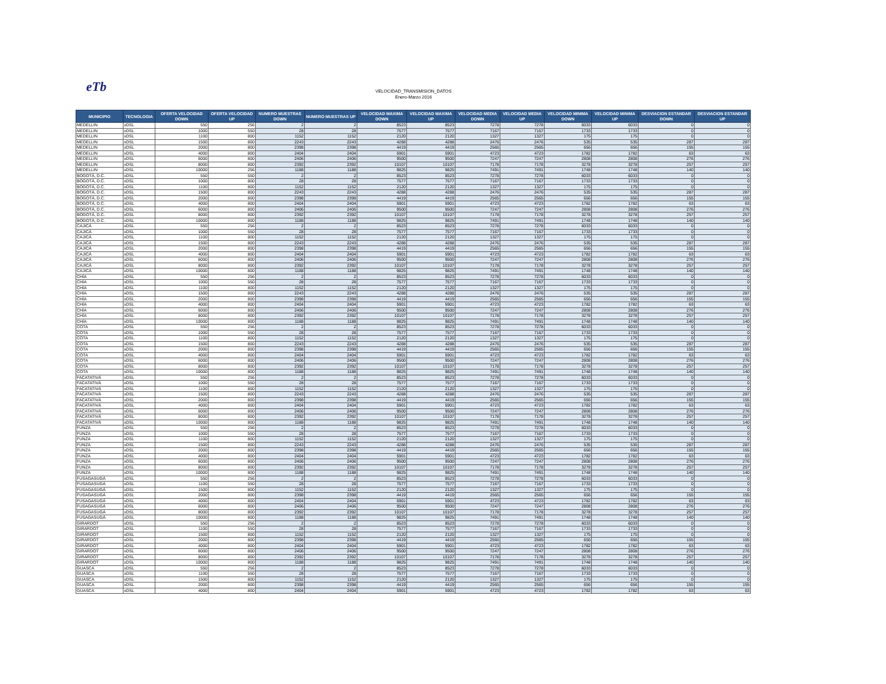eTb
VELOCIDAD_TRANSMISION_DATOS
Enero-Marzo 2016
| MUNICIPIO | TECNOLOGIA | OFERTA VELOCIDAD DOWN | OFERTA VELOCIDAD UP | NUMERO MUESTRAS DOWN | NUMERO MUESTRAS UP | VELOCIDAD MAXIMA DOWN | VELOCIDAD MAXIMA UP | VELOCIDAD MEDIA DOWN | VELOCIDAD MEDIA UP | VELOCIDAD MINIMA DOWN | VELOCIDAD MINIMA UP | DESVIACION ESTANDAR DOWN | DESVIACION ESTANDAR UP |
| --- | --- | --- | --- | --- | --- | --- | --- | --- | --- | --- | --- | --- | --- |
| MEDELLIN | xDSL | 550 | 256 | 2 | 2 | 8523 | 8523 | 7278 | 7278 | 6033 | 6033 | 0 | 0 |
| MEDELLIN | xDSL | 1000 | 550 | 28 | 28 | 7577 | 7577 | 7167 | 7167 | 1733 | 1733 | 0 | 0 |
| MEDELLIN | xDSL | 1100 | 800 | 1152 | 1152 | 2120 | 2120 | 1327 | 1327 | 175 | 175 | 0 | 0 |
| MEDELLIN | xDSL | 1500 | 800 | 2243 | 2243 | 4288 | 4288 | 2476 | 2476 | 535 | 535 | 287 | 287 |
| MEDELLIN | xDSL | 2000 | 800 | 2398 | 2398 | 4419 | 4419 | 2565 | 2565 | 656 | 656 | 155 | 155 |
| MEDELLIN | xDSL | 4000 | 800 | 2404 | 2404 | 5901 | 5901 | 4723 | 4723 | 1782 | 1782 | 63 | 63 |
| MEDELLIN | xDSL | 6000 | 800 | 2406 | 2406 | 9500 | 9500 | 7247 | 7247 | 2808 | 2808 | 276 | 276 |
| MEDELLIN | xDSL | 8000 | 800 | 2392 | 2392 | 10107 | 10107 | 7178 | 7178 | 3278 | 3278 | 257 | 257 |
| MEDELLIN | xDSL | 10000 | 256 | 1188 | 1188 | 9825 | 9825 | 7491 | 7491 | 1748 | 1748 | 140 | 140 |
| BOGOTÁ, D.C. | xDSL | 550 | 550 | 2 | 2 | 8523 | 8523 | 7278 | 7278 | 6033 | 6033 | 0 | 0 |
| BOGOTÁ, D.C. | xDSL | 1000 | 800 | 28 | 28 | 7577 | 7577 | 7167 | 7167 | 1733 | 1733 | 0 | 0 |
| BOGOTÁ, D.C. | xDSL | 1100 | 800 | 1152 | 1152 | 2120 | 2120 | 1327 | 1327 | 175 | 175 | 0 | 0 |
| BOGOTÁ, D.C. | xDSL | 1500 | 800 | 2243 | 2243 | 4288 | 4288 | 2476 | 2476 | 535 | 535 | 287 | 287 |
| BOGOTÁ, D.C. | xDSL | 2000 | 800 | 2398 | 2398 | 4419 | 4419 | 2565 | 2565 | 656 | 656 | 155 | 155 |
| BOGOTÁ, D.C. | xDSL | 4000 | 800 | 2404 | 2404 | 5901 | 5901 | 4723 | 4723 | 1782 | 1782 | 63 | 63 |
| BOGOTÁ, D.C. | xDSL | 6000 | 800 | 2406 | 2406 | 9500 | 9500 | 7247 | 7247 | 2808 | 2808 | 276 | 276 |
| BOGOTÁ, D.C. | xDSL | 8000 | 800 | 2392 | 2392 | 10107 | 10107 | 7178 | 7178 | 3278 | 3278 | 257 | 257 |
| BOGOTÁ, D.C. | xDSL | 10000 | 800 | 1188 | 1188 | 9825 | 9825 | 7491 | 7491 | 1748 | 1748 | 140 | 140 |
| CAJICÁ | xDSL | 550 | 256 | 2 | 2 | 8523 | 8523 | 7278 | 7278 | 6033 | 6033 | 0 | 0 |
| CAJICÁ | xDSL | 1000 | 550 | 28 | 28 | 7577 | 7577 | 7167 | 7167 | 1733 | 1733 | 0 | 0 |
| CAJICÁ | xDSL | 1100 | 800 | 1152 | 1152 | 2120 | 2120 | 1327 | 1327 | 175 | 175 | 0 | 0 |
| CAJICÁ | xDSL | 1500 | 800 | 2243 | 2243 | 4288 | 4288 | 2476 | 2476 | 535 | 535 | 287 | 287 |
| CAJICÁ | xDSL | 2000 | 800 | 2398 | 2398 | 4419 | 4419 | 2565 | 2565 | 656 | 656 | 155 | 155 |
| CAJICÁ | xDSL | 4000 | 800 | 2404 | 2404 | 5901 | 5901 | 4723 | 4723 | 1782 | 1782 | 63 | 63 |
| CAJICÁ | xDSL | 6000 | 800 | 2406 | 2406 | 9500 | 9500 | 7247 | 7247 | 2808 | 2808 | 276 | 276 |
| CAJICÁ | xDSL | 8000 | 800 | 2392 | 2392 | 10107 | 10107 | 7178 | 7178 | 3278 | 3278 | 257 | 257 |
| CAJICÁ | xDSL | 10000 | 800 | 1188 | 1188 | 9825 | 9825 | 7491 | 7491 | 1748 | 1748 | 140 | 140 |
| CHÍA | xDSL | 550 | 256 | 2 | 2 | 8523 | 8523 | 7278 | 7278 | 6033 | 6033 | 0 | 0 |
| CHÍA | xDSL | 1000 | 550 | 28 | 28 | 7577 | 7577 | 7167 | 7167 | 1733 | 1733 | 0 | 0 |
| CHÍA | xDSL | 1100 | 800 | 1152 | 1152 | 2120 | 2120 | 1327 | 1327 | 175 | 175 | 0 | 0 |
| CHÍA | xDSL | 1500 | 800 | 2243 | 2243 | 4288 | 4288 | 2476 | 2476 | 535 | 535 | 287 | 287 |
| CHÍA | xDSL | 2000 | 800 | 2398 | 2398 | 4419 | 4419 | 2565 | 2565 | 656 | 656 | 155 | 155 |
| CHÍA | xDSL | 4000 | 800 | 2404 | 2404 | 5901 | 5901 | 4723 | 4723 | 1782 | 1782 | 63 | 63 |
| CHÍA | xDSL | 6000 | 800 | 2406 | 2406 | 9500 | 9500 | 7247 | 7247 | 2808 | 2808 | 276 | 276 |
| CHÍA | xDSL | 8000 | 800 | 2392 | 2392 | 10107 | 10107 | 7178 | 7178 | 3278 | 3278 | 257 | 257 |
| CHÍA | xDSL | 10000 | 800 | 1188 | 1188 | 9825 | 9825 | 7491 | 7491 | 1748 | 1748 | 140 | 140 |
| COTA | xDSL | 550 | 256 | 2 | 2 | 8523 | 8523 | 7278 | 7278 | 6033 | 6033 | 0 | 0 |
| COTA | xDSL | 1000 | 550 | 28 | 28 | 7577 | 7577 | 7167 | 7167 | 1733 | 1733 | 0 | 0 |
| COTA | xDSL | 1100 | 800 | 1152 | 1152 | 2120 | 2120 | 1327 | 1327 | 175 | 175 | 0 | 0 |
| COTA | xDSL | 1500 | 800 | 2243 | 2243 | 4288 | 4288 | 2476 | 2476 | 535 | 535 | 287 | 287 |
| COTA | xDSL | 2000 | 800 | 2398 | 2398 | 4419 | 4419 | 2565 | 2565 | 656 | 656 | 155 | 155 |
| COTA | xDSL | 4000 | 800 | 2404 | 2404 | 5901 | 5901 | 4723 | 4723 | 1782 | 1782 | 63 | 63 |
| COTA | xDSL | 6000 | 800 | 2406 | 2406 | 9500 | 9500 | 7247 | 7247 | 2808 | 2808 | 276 | 276 |
| COTA | xDSL | 8000 | 800 | 2392 | 2392 | 10107 | 10107 | 7178 | 7178 | 3278 | 3278 | 257 | 257 |
| COTA | xDSL | 10000 | 800 | 1188 | 1188 | 9825 | 9825 | 7491 | 7491 | 1748 | 1748 | 140 | 140 |
| FACATATIVÁ | xDSL | 550 | 256 | 2 | 2 | 8523 | 8523 | 7278 | 7278 | 6033 | 6033 | 0 | 0 |
| FACATATIVÁ | xDSL | 1000 | 550 | 28 | 28 | 7577 | 7577 | 7167 | 7167 | 1733 | 1733 | 0 | 0 |
| FACATATIVÁ | xDSL | 1100 | 800 | 1152 | 1152 | 2120 | 2120 | 1327 | 1327 | 175 | 175 | 0 | 0 |
| FACATATIVÁ | xDSL | 1500 | 800 | 2243 | 2243 | 4288 | 4288 | 2476 | 2476 | 535 | 535 | 287 | 287 |
| FACATATIVÁ | xDSL | 2000 | 800 | 2398 | 2398 | 4419 | 4419 | 2565 | 2565 | 656 | 656 | 155 | 155 |
| FACATATIVÁ | xDSL | 4000 | 800 | 2404 | 2404 | 5901 | 5901 | 4723 | 4723 | 1782 | 1782 | 63 | 63 |
| FACATATIVÁ | xDSL | 6000 | 800 | 2406 | 2406 | 9500 | 9500 | 7247 | 7247 | 2808 | 2808 | 276 | 276 |
| FACATATIVÁ | xDSL | 8000 | 800 | 2392 | 2392 | 10107 | 10107 | 7178 | 7178 | 3278 | 3278 | 257 | 257 |
| FACATATIVÁ | xDSL | 10000 | 800 | 1188 | 1188 | 9825 | 9825 | 7491 | 7491 | 1748 | 1748 | 140 | 140 |
| FUNZA | xDSL | 550 | 256 | 2 | 2 | 8523 | 8523 | 7278 | 7278 | 6033 | 6033 | 0 | 0 |
| FUNZA | xDSL | 1000 | 550 | 28 | 28 | 7577 | 7577 | 7167 | 7167 | 1733 | 1733 | 0 | 0 |
| FUNZA | xDSL | 1100 | 800 | 1152 | 1152 | 2120 | 2120 | 1327 | 1327 | 175 | 175 | 0 | 0 |
| FUNZA | xDSL | 1500 | 800 | 2243 | 2243 | 4288 | 4288 | 2476 | 2476 | 535 | 535 | 287 | 287 |
| FUNZA | xDSL | 2000 | 800 | 2398 | 2398 | 4419 | 4419 | 2565 | 2565 | 656 | 656 | 155 | 155 |
| FUNZA | xDSL | 4000 | 800 | 2404 | 2404 | 5901 | 5901 | 4723 | 4723 | 1782 | 1782 | 63 | 63 |
| FUNZA | xDSL | 6000 | 800 | 2406 | 2406 | 9500 | 9500 | 7247 | 7247 | 2808 | 2808 | 276 | 276 |
| FUNZA | xDSL | 8000 | 800 | 2392 | 2392 | 10107 | 10107 | 7178 | 7178 | 3278 | 3278 | 257 | 257 |
| FUNZA | xDSL | 10000 | 800 | 1188 | 1188 | 9825 | 9825 | 7491 | 7491 | 1748 | 1748 | 140 | 140 |
| FUSAGASUGÁ | xDSL | 550 | 256 | 2 | 2 | 8523 | 8523 | 7278 | 7278 | 6033 | 6033 | 0 | 0 |
| FUSAGASUGÁ | xDSL | 1100 | 550 | 28 | 28 | 7577 | 7577 | 7167 | 7167 | 1733 | 1733 | 0 | 0 |
| FUSAGASUGÁ | xDSL | 1500 | 800 | 1152 | 1152 | 2120 | 2120 | 1327 | 1327 | 175 | 175 | 0 | 0 |
| FUSAGASUGÁ | xDSL | 2000 | 800 | 2398 | 2398 | 4419 | 4419 | 2565 | 2565 | 656 | 656 | 155 | 155 |
| FUSAGASUGÁ | xDSL | 4000 | 800 | 2404 | 2404 | 5901 | 5901 | 4723 | 4723 | 1782 | 1782 | 63 | 63 |
| FUSAGASUGÁ | xDSL | 6000 | 800 | 2406 | 2406 | 9500 | 9500 | 7247 | 7247 | 2808 | 2808 | 276 | 276 |
| FUSAGASUGÁ | xDSL | 8000 | 800 | 2392 | 2392 | 10107 | 10107 | 7178 | 7178 | 3278 | 3278 | 257 | 257 |
| FUSAGASUGÁ | xDSL | 10000 | 800 | 1188 | 1188 | 9825 | 9825 | 7491 | 7491 | 1748 | 1748 | 140 | 140 |
| GIRARDOT | xDSL | 550 | 256 | 2 | 2 | 8523 | 8523 | 7278 | 7278 | 6033 | 6033 | 0 | 0 |
| GIRARDOT | xDSL | 1100 | 550 | 28 | 28 | 7577 | 7577 | 7167 | 7167 | 1733 | 1733 | 0 | 0 |
| GIRARDOT | xDSL | 1500 | 800 | 1152 | 1152 | 2120 | 2120 | 1327 | 1327 | 175 | 175 | 0 | 0 |
| GIRARDOT | xDSL | 2000 | 800 | 2398 | 2398 | 4419 | 4419 | 2565 | 2565 | 656 | 656 | 155 | 155 |
| GIRARDOT | xDSL | 4000 | 800 | 2404 | 2404 | 5901 | 5901 | 4723 | 4723 | 1782 | 1782 | 63 | 63 |
| GIRARDOT | xDSL | 6000 | 800 | 2406 | 2406 | 9500 | 9500 | 7247 | 7247 | 2808 | 2808 | 276 | 276 |
| GIRARDOT | xDSL | 8000 | 800 | 2392 | 2392 | 10107 | 10107 | 7178 | 7178 | 3278 | 3278 | 257 | 257 |
| GIRARDOT | xDSL | 10000 | 800 | 1188 | 1188 | 9825 | 9825 | 7491 | 7491 | 1748 | 1748 | 140 | 140 |
| GUASCA | xDSL | 550 | 256 | 2 | 2 | 8523 | 8523 | 7278 | 7278 | 6033 | 6033 | 0 | 0 |
| GUASCA | xDSL | 1100 | 550 | 28 | 28 | 7577 | 7577 | 7167 | 7167 | 1733 | 1733 | 0 | 0 |
| GUASCA | xDSL | 1500 | 800 | 1152 | 1152 | 2120 | 2120 | 1327 | 1327 | 175 | 175 | 0 | 0 |
| GUASCA | xDSL | 2000 | 800 | 2398 | 2398 | 4419 | 4419 | 2565 | 2565 | 656 | 656 | 155 | 155 |
| GUASCA | xDSL | 4000 | 800 | 2404 | 2404 | 5901 | 5901 | 4723 | 4723 | 1782 | 1782 | 63 | 63 |